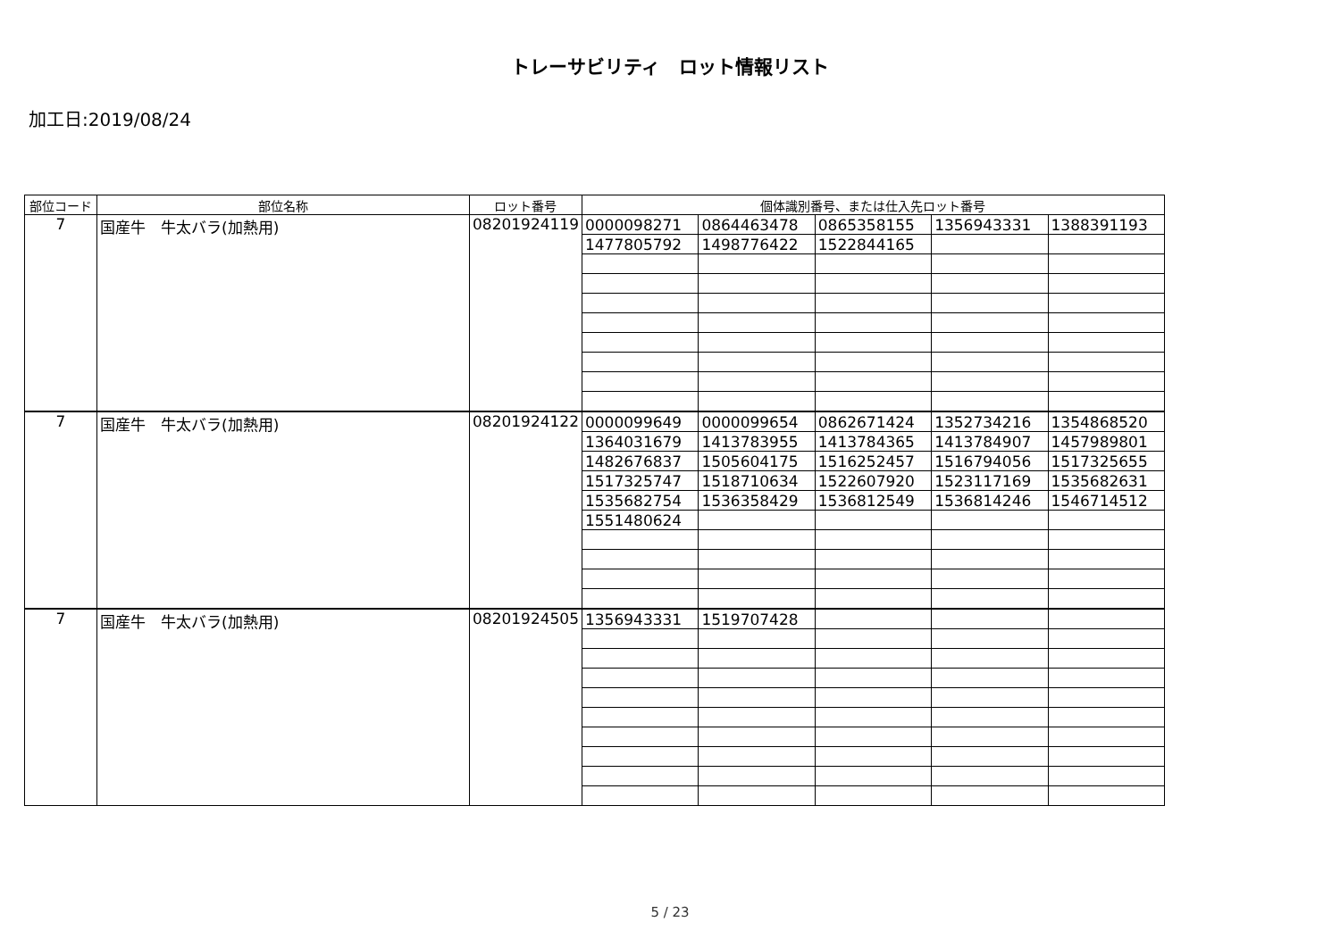トレーサビリティ　ロット情報リスト
加工日:2019/08/24
| 部位コード | 部位名称 | ロット番号 | 個体識別番号、または仕入先ロット番号 | | | | |
| --- | --- | --- | --- | --- | --- | --- | --- |
| 7 | 国産牛 牛太バラ(加熱用) | 08201924119 | 0000098271 | 0864463478 | 0865358155 | 1356943331 | 1388391193 |
| | | | 1477805792 | 1498776422 | 1522844165 | | |
| 7 | 国産牛 牛太バラ(加熱用) | 08201924122 | 0000099649 | 0000099654 | 0862671424 | 1352734216 | 1354868520 |
| | | | 1364031679 | 1413783955 | 1413784365 | 1413784907 | 1457989801 |
| | | | 1482676837 | 1505604175 | 1516252457 | 1516794056 | 1517325655 |
| | | | 1517325747 | 1518710634 | 1522607920 | 1523117169 | 1535682631 |
| | | | 1535682754 | 1536358429 | 1536812549 | 1536814246 | 1546714512 |
| | | | 1551480624 | | | | |
| 7 | 国産牛 牛太バラ(加熱用) | 08201924505 | 1356943331 | 1519707428 | | | |
5 / 23